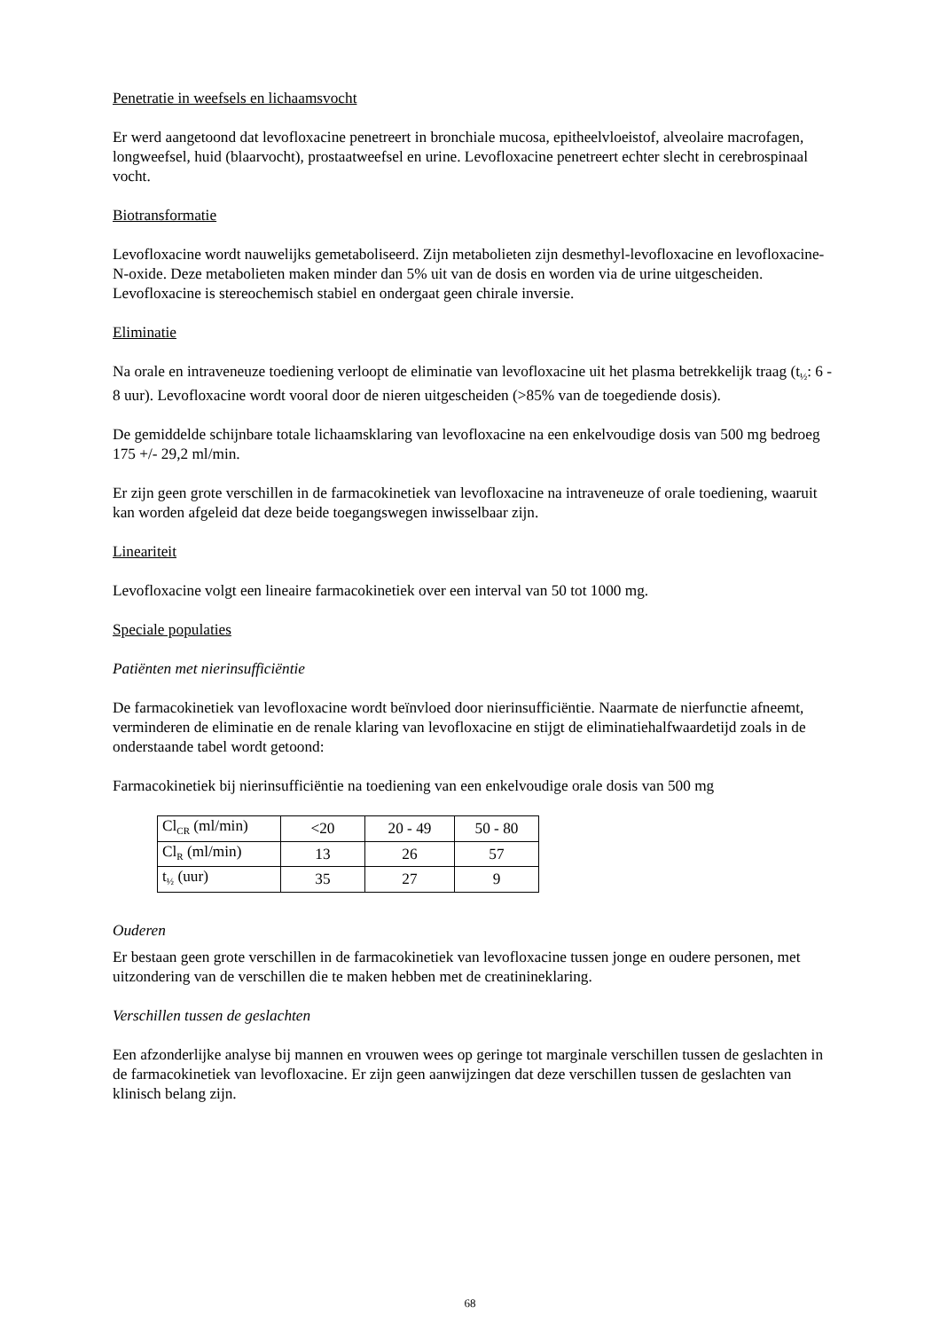Penetratie in weefsels en lichaamsvocht
Er werd aangetoond dat levofloxacine penetreert in bronchiale mucosa, epitheelvloeistof, alveolaire macrofagen, longweefsel, huid (blaarvocht), prostaatweefsel en urine. Levofloxacine penetreert echter slecht in cerebrospinaal vocht.
Biotransformatie
Levofloxacine wordt nauwelijks gemetaboliseerd. Zijn metabolieten zijn desmethyl-levofloxacine en levofloxacine-N-oxide. Deze metabolieten maken minder dan 5% uit van de dosis en worden via de urine uitgescheiden. Levofloxacine is stereochemisch stabiel en ondergaat geen chirale inversie.
Eliminatie
Na orale en intraveneuze toediening verloopt de eliminatie van levofloxacine uit het plasma betrekkelijk traag (t<sub>½</sub>: 6 - 8 uur). Levofloxacine wordt vooral door de nieren uitgescheiden (>85% van de toegediende dosis).
De gemiddelde schijnbare totale lichaamsklaring van levofloxacine na een enkelvoudige dosis van 500 mg bedroeg 175 +/- 29,2 ml/min.
Er zijn geen grote verschillen in de farmacokinetiek van levofloxacine na intraveneuze of orale toediening, waaruit kan worden afgeleid dat deze beide toegangswegen inwisselbaar zijn.
Lineariteit
Levofloxacine volgt een lineaire farmacokinetiek over een interval van 50 tot 1000 mg.
Speciale populaties
Patiënten met nierinsufficiëntie
De farmacokinetiek van levofloxacine wordt beïnvloed door nierinsufficiëntie. Naarmate de nierfunctie afneemt, verminderen de eliminatie en de renale klaring van levofloxacine en stijgt de eliminatiehalfwaardetijd zoals in de onderstaande tabel wordt getoond:
Farmacokinetiek bij nierinsufficiëntie na toediening van een enkelvoudige orale dosis van 500 mg
| Cl<sub>CR</sub> (ml/min) | <20 | 20 - 49 | 50 - 80 |
| Cl<sub>R</sub> (ml/min) | 13 | 26 | 57 |
| t<sub>½</sub> (uur) | 35 | 27 | 9 |
Ouderen
Er bestaan geen grote verschillen in de farmacokinetiek van levofloxacine tussen jonge en oudere personen, met uitzondering van de verschillen die te maken hebben met de creatinineklaring.
Verschillen tussen de geslachten
Een afzonderlijke analyse bij mannen en vrouwen wees op geringe tot marginale verschillen tussen de geslachten in de farmacokinetiek van levofloxacine. Er zijn geen aanwijzingen dat deze verschillen tussen de geslachten van klinisch belang zijn.
68